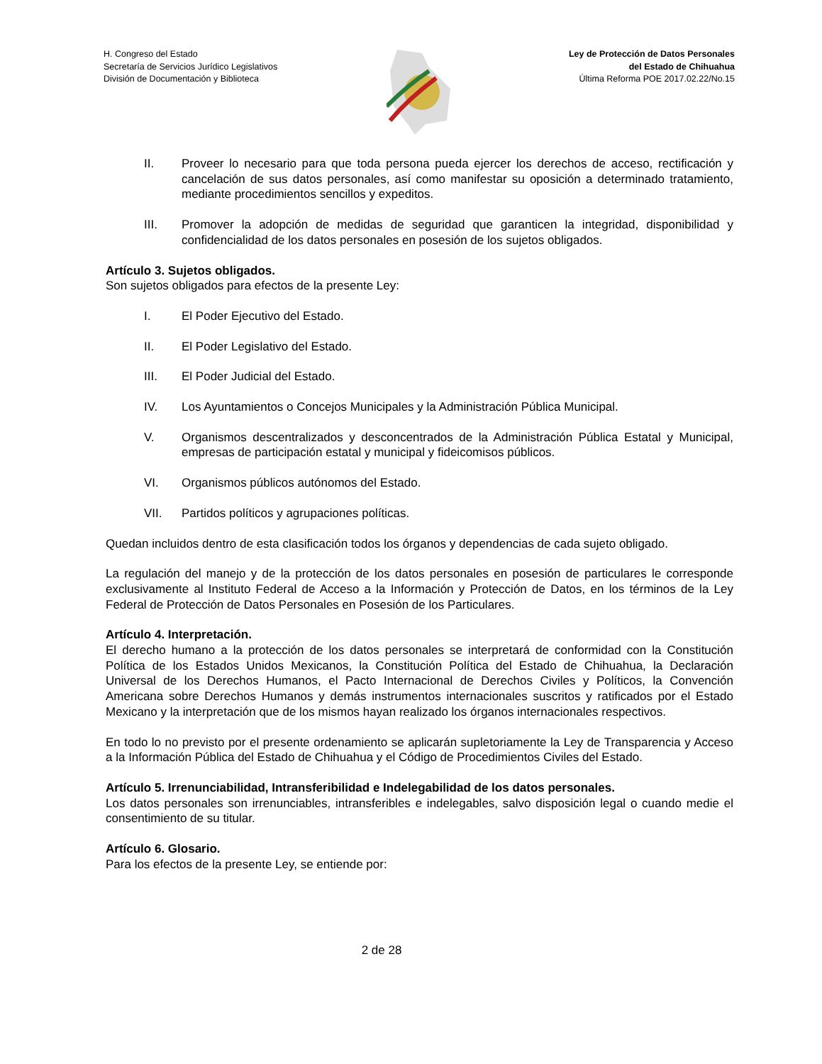H. Congreso del Estado
Secretaría de Servicios Jurídico Legislativos
División de Documentación y Biblioteca
Ley de Protección de Datos Personales
del Estado de Chihuahua
Última Reforma POE 2017.02.22/No.15
II. Proveer lo necesario para que toda persona pueda ejercer los derechos de acceso, rectificación y cancelación de sus datos personales, así como manifestar su oposición a determinado tratamiento, mediante procedimientos sencillos y expeditos.
III. Promover la adopción de medidas de seguridad que garanticen la integridad, disponibilidad y confidencialidad de los datos personales en posesión de los sujetos obligados.
Artículo 3. Sujetos obligados.
Son sujetos obligados para efectos de la presente Ley:
I. El Poder Ejecutivo del Estado.
II. El Poder Legislativo del Estado.
III. El Poder Judicial del Estado.
IV. Los Ayuntamientos o Concejos Municipales y la Administración Pública Municipal.
V. Organismos descentralizados y desconcentrados de la Administración Pública Estatal y Municipal, empresas de participación estatal y municipal y fideicomisos públicos.
VI. Organismos públicos autónomos del Estado.
VII. Partidos políticos y agrupaciones políticas.
Quedan incluidos dentro de esta clasificación todos los órganos y dependencias de cada sujeto obligado.
La regulación del manejo y de la protección de los datos personales en posesión de particulares le corresponde exclusivamente al Instituto Federal de Acceso a la Información y Protección de Datos, en los términos de la Ley Federal de Protección de Datos Personales en Posesión de los Particulares.
Artículo 4. Interpretación.
El derecho humano a la protección de los datos personales se interpretará de conformidad con la Constitución Política de los Estados Unidos Mexicanos, la Constitución Política del Estado de Chihuahua, la Declaración Universal de los Derechos Humanos, el Pacto Internacional de Derechos Civiles y Políticos, la Convención Americana sobre Derechos Humanos y demás instrumentos internacionales suscritos y ratificados por el Estado Mexicano y la interpretación que de los mismos hayan realizado los órganos internacionales respectivos.
En todo lo no previsto por el presente ordenamiento se aplicarán supletoriamente la Ley de Transparencia y Acceso a la Información Pública del Estado de Chihuahua y el Código de Procedimientos Civiles del Estado.
Artículo 5. Irrenunciabilidad, Intransferibilidad e Indelegabilidad de los datos personales.
Los datos personales son irrenunciables, intransferibles e indelegables, salvo disposición legal o cuando medie el consentimiento de su titular.
Artículo 6. Glosario.
Para los efectos de la presente Ley, se entiende por:
2 de 28